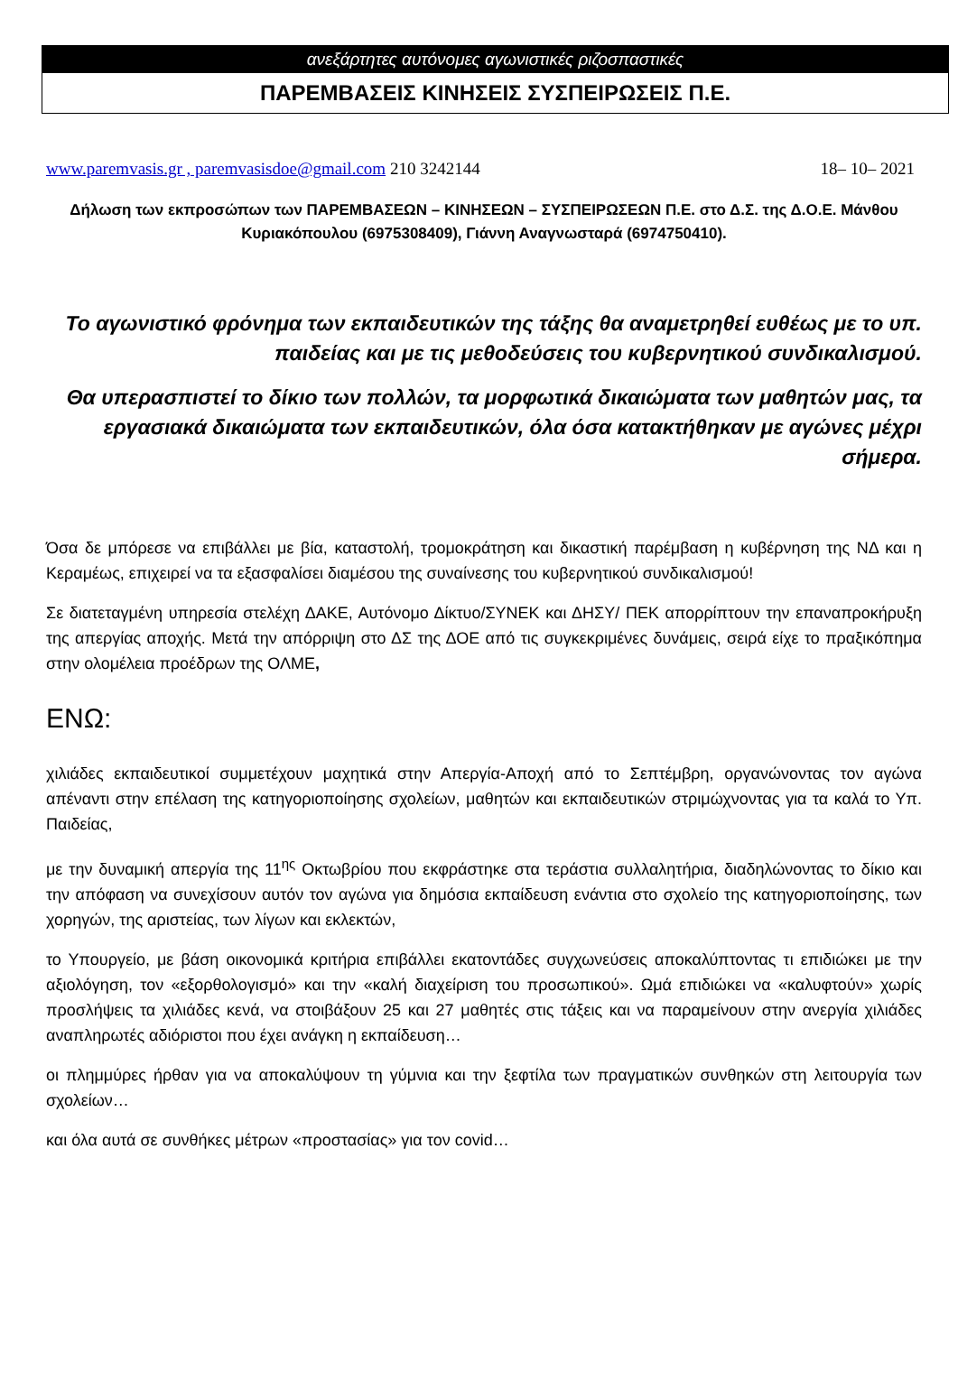ανεξάρτητες αυτόνομες αγωνιστικές ριζοσπαστικές
ΠΑΡΕΜΒΑΣΕΙΣ ΚΙΝΗΣΕΙΣ ΣΥΣΠΕΙΡΩΣΕΙΣ Π.Ε.
www.paremvasis.gr , paremvasisdoe@gmail.com 210 3242144 18– 10– 2021
Δήλωση των εκπροσώπων των ΠΑΡΕΜΒΑΣΕΩΝ – ΚΙΝΗΣΕΩΝ – ΣΥΣΠΕΙΡΩΣΕΩΝ Π.Ε. στο Δ.Σ. της Δ.Ο.Ε. Μάνθου Κυριακόπουλου (6975308409), Γιάννη Αναγνωσταρά (6974750410).
Το αγωνιστικό φρόνημα των εκπαιδευτικών της τάξης θα αναμετρηθεί ευθέως με το υπ. παιδείας και με τις μεθοδεύσεις του κυβερνητικού συνδικαλισμού.
Θα υπερασπιστεί το δίκιο των πολλών, τα μορφωτικά δικαιώματα των μαθητών μας, τα εργασιακά δικαιώματα των εκπαιδευτικών, όλα όσα κατακτήθηκαν με αγώνες μέχρι σήμερα.
Όσα δε μπόρεσε να επιβάλλει με βία, καταστολή, τρομοκράτηση και δικαστική παρέμβαση η κυβέρνηση της ΝΔ και η Κεραμέως, επιχειρεί να τα εξασφαλίσει διαμέσου της συναίνεσης του κυβερνητικού συνδικαλισμού!
Σε διατεταγμένη υπηρεσία στελέχη ΔΑΚΕ, Αυτόνομο Δίκτυο/ΣΥΝΕΚ και ΔΗΣΥ/ ΠΕΚ απορρίπτουν την επαναπροκήρυξη της απεργίας αποχής. Μετά την απόρριψη στο ΔΣ της ΔΟΕ από τις συγκεκριμένες δυνάμεις, σειρά είχε το πραξικόπημα στην ολομέλεια προέδρων της ΟΛΜΕ,
ΕΝΩ:
χιλιάδες εκπαιδευτικοί συμμετέχουν μαχητικά στην Απεργία-Αποχή από το Σεπτέμβρη, οργανώνοντας τον αγώνα απέναντι στην επέλαση της κατηγοριοποίησης σχολείων, μαθητών και εκπαιδευτικών στριμώχνοντας για τα καλά το Υπ. Παιδείας,
με την δυναμική απεργία της 11<sup>ης</sup> Οκτωβρίου που εκφράστηκε στα τεράστια συλλαλητήρια, διαδηλώνοντας το δίκιο και την απόφαση να συνεχίσουν αυτόν τον αγώνα για δημόσια εκπαίδευση ενάντια στο σχολείο της κατηγοριοποίησης, των χορηγών, της αριστείας, των λίγων και εκλεκτών,
το Υπουργείο, με βάση οικονομικά κριτήρια επιβάλλει εκατοντάδες συγχωνεύσεις αποκαλύπτοντας τι επιδιώκει με την αξιολόγηση, τον «εξορθολογισμό» και την «καλή διαχείριση του προσωπικού». Ωμά επιδιώκει να «καλυφτούν» χωρίς προσλήψεις τα χιλιάδες κενά, να στοιβάξουν 25 και 27 μαθητές στις τάξεις και να παραμείνουν στην ανεργία χιλιάδες αναπληρωτές αδιόριστοι που έχει ανάγκη η εκπαίδευση…
οι πλημμύρες ήρθαν για να αποκαλύψουν τη γύμνια και την ξεφτίλα των πραγματικών συνθηκών στη λειτουργία των σχολείων…
και όλα αυτά σε συνθήκες μέτρων «προστασίας» για τον covid…